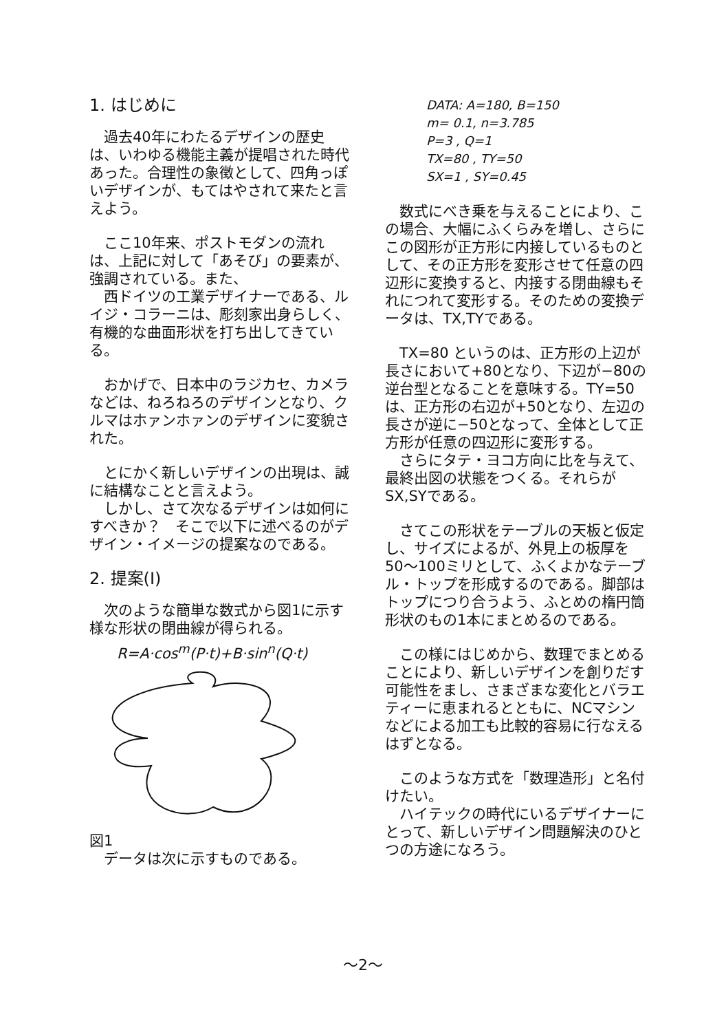1. はじめに
　過去40年にわたるデザインの歴史は、いわゆる機能主義が提唱された時代あった。合理性の象徴として、四角っぽいデザインが、もてはやされて来たと言えよう。
　ここ10年来、ポストモダンの流れは、上記に対して「あそび」の要素が、強調されている。また、
　西ドイツの工業デザイナーである、ルイジ・コラーニは、彫刻家出身らしく、有機的な曲面形状を打ち出してきている。
　おかげで、日本中のラジカセ、カメラなどは、ねろねろのデザインとなり、クルマはホァンホァンのデザインに変貌された。
　とにかく新しいデザインの出現は、誠に結構なことと言えよう。
　しかし、さて次なるデザインは如何にすべきか？　そこで以下に述べるのがデザイン・イメージの提案なのである。
2. 提案(I)
　次のような簡単な数式から図1に示す様な形状の閉曲線が得られる。
R=A·cos<sup>m</sup>(P·t)+B·sin<sup>n</sup>(Q·t)
図1
　データは次に示すものである。
DATA: A=180, B=150
m= 0.1, n=3.785
P=3 , Q=1
TX=80 , TY=50
SX=1 , SY=0.45
　数式にべき乗を与えることにより、この場合、大幅にふくらみを増し、さらにこの図形が正方形に内接しているものとして、その正方形を変形させて任意の四辺形に変換すると、内接する閉曲線もそれにつれて変形する。そのための変換データは、TX,TYである。
　TX=80 というのは、正方形の上辺が長さにおいて+80となり、下辺が−80の逆台型となることを意味する。TY=50は、正方形の右辺が+50となり、左辺の長さが逆に−50となって、全体として正方形が任意の四辺形に変形する。
　さらにタテ・ヨコ方向に比を与えて、最終出図の状態をつくる。それらがSX,SYである。
　さてこの形状をテーブルの天板と仮定し、サイズによるが、外見上の板厚を50〜100ミリとして、ふくよかなテーブル・トップを形成するのである。脚部はトップにつり合うよう、ふとめの楕円筒形状のもの1本にまとめるのである。
　この様にはじめから、数理でまとめることにより、新しいデザインを創りだす可能性をまし、さまざまな変化とバラエティーに恵まれるとともに、NCマシンなどによる加工も比較的容易に行なえるはずとなる。
　このような方式を「数理造形」と名付けたい。
　ハイテックの時代にいるデザイナーにとって、新しいデザイン問題解決のひとつの方途になろう。
〜2〜